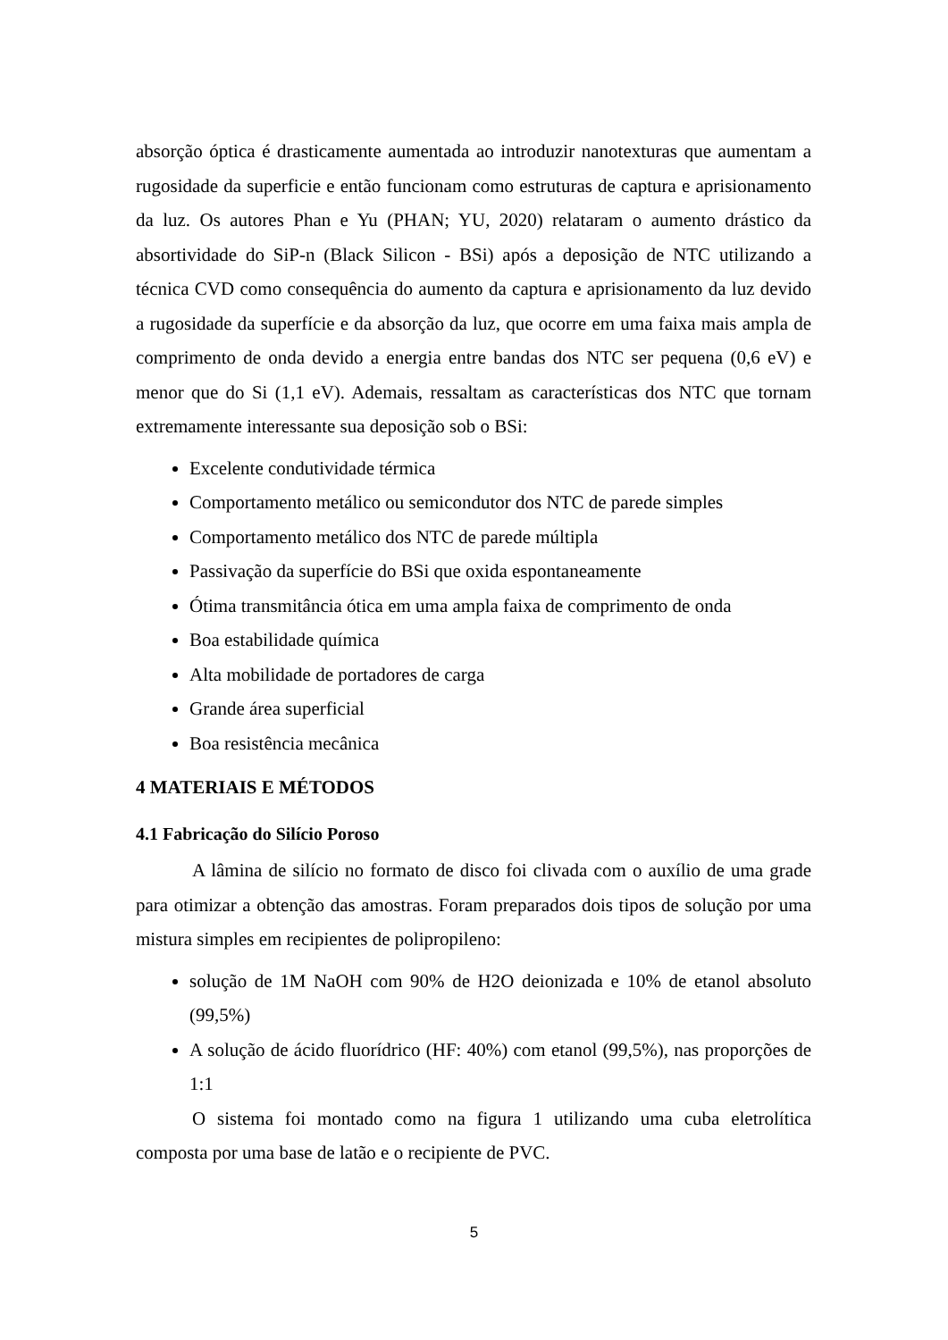absorção óptica é drasticamente aumentada ao introduzir nanotexturas que aumentam a rugosidade da superficie e então funcionam como estruturas de captura e aprisionamento da luz. Os autores Phan e Yu (PHAN; YU, 2020) relataram o aumento drástico da absortividade do SiP-n (Black Silicon - BSi) após a deposição de NTC utilizando a técnica CVD como consequência do aumento da captura e aprisionamento da luz devido a rugosidade da superfície e da absorção da luz, que ocorre em uma faixa mais ampla de comprimento de onda devido a energia entre bandas dos NTC ser pequena (0,6 eV) e menor que do Si (1,1 eV). Ademais, ressaltam as características dos NTC que tornam extremamente interessante sua deposição sob o BSi:
Excelente condutividade térmica
Comportamento metálico ou semicondutor dos NTC de parede simples
Comportamento metálico dos NTC de parede múltipla
Passivação da superfície do BSi que oxida espontaneamente
Ótima transmitância ótica em uma ampla faixa de comprimento de onda
Boa estabilidade química
Alta mobilidade de portadores de carga
Grande área superficial
Boa resistência mecânica
4 MATERIAIS E MÉTODOS
4.1 Fabricação do Silício Poroso
A lâmina de silício no formato de disco foi clivada com o auxílio de uma grade para otimizar a obtenção das amostras. Foram preparados dois tipos de solução por uma mistura simples em recipientes de polipropileno:
solução de 1M NaOH com 90% de H2O deionizada e 10% de etanol absoluto (99,5%)
A solução de ácido fluorídrico (HF: 40%) com etanol (99,5%), nas proporções de 1:1
O sistema foi montado como na figura 1 utilizando uma cuba eletrolítica composta por uma base de latão e o recipiente de PVC.
5